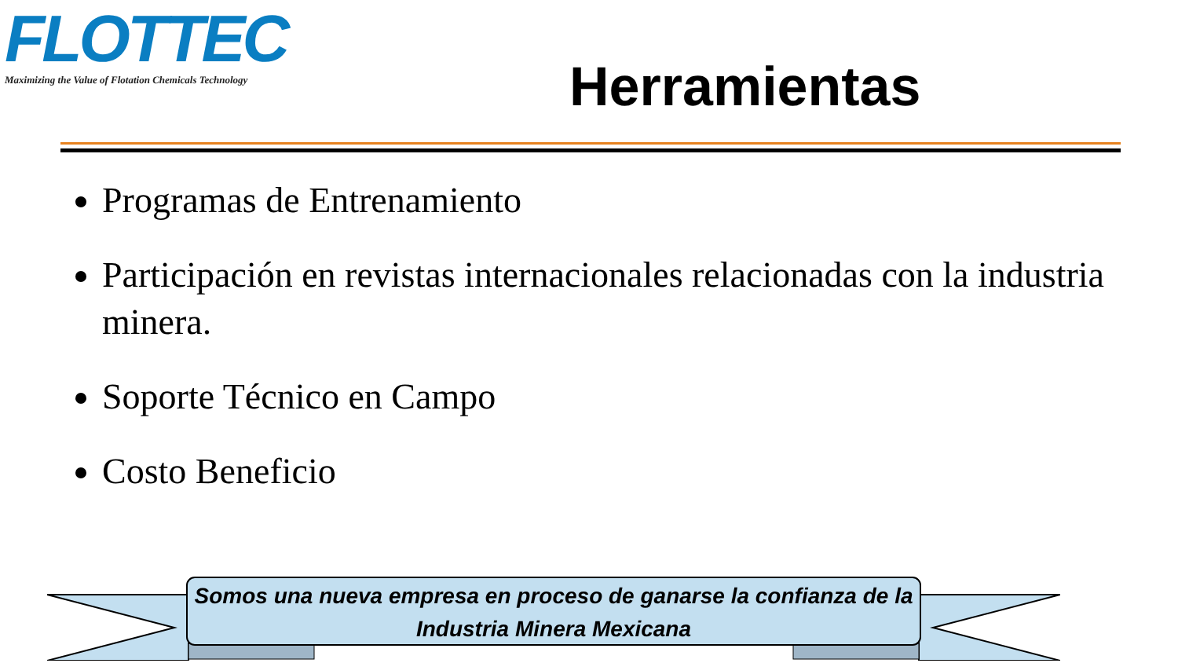FLOTTEC
Maximizing the Value of Flotation Chemicals Technology
Herramientas
Programas de Entrenamiento
Participación en revistas internacionales relacionadas con la industria minera.
Soporte Técnico en Campo
Costo Beneficio
Somos una nueva empresa en proceso de ganarse la confianza de la Industria Minera Mexicana